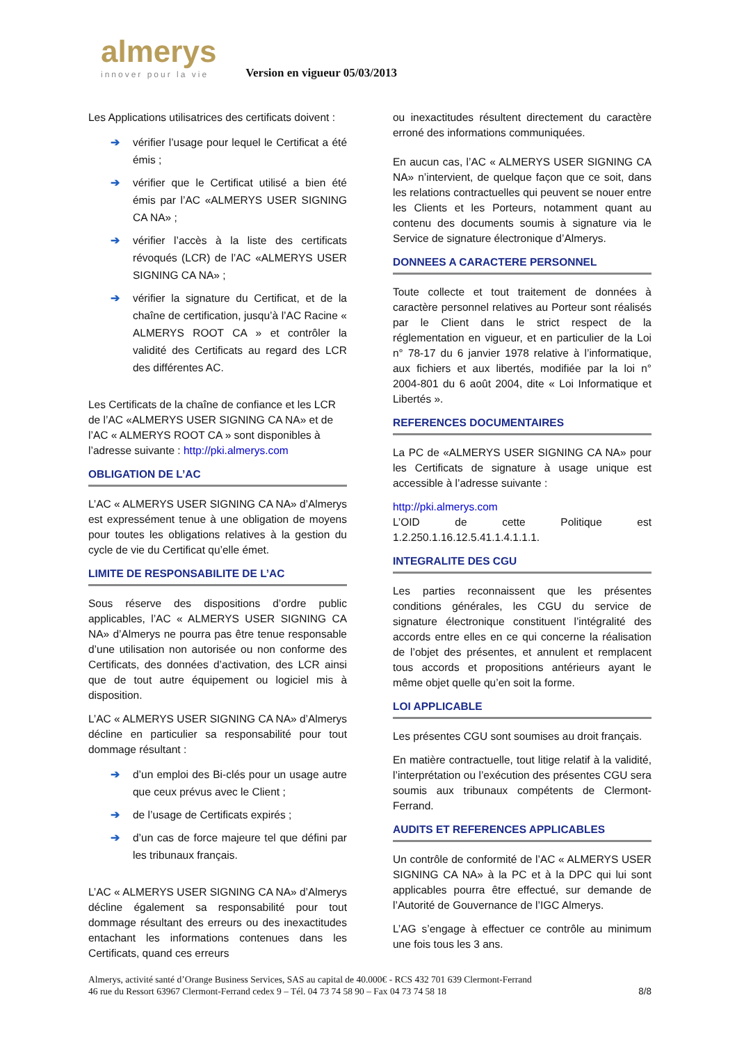almerys
innover pour la vie
Version en vigueur 05/03/2013
Les Applications utilisatrices des certificats doivent :
➔ vérifier l’usage pour lequel le Certificat a été émis ;
➔ vérifier que le Certificat utilisé a bien été émis par l’AC «ALMERYS USER SIGNING CA NA» ;
➔ vérifier l’accès à la liste des certificats révoqués (LCR) de l’AC «ALMERYS USER SIGNING CA NA» ;
➔ vérifier la signature du Certificat, et de la chaîne de certification, jusqu’à l’AC Racine « ALMERYS ROOT CA » et contrôler la validité des Certificats au regard des LCR des différentes AC.
Les Certificats de la chaîne de confiance et les LCR de l’AC «ALMERYS USER SIGNING CA NA» et de l’AC « ALMERYS ROOT CA » sont disponibles à l’adresse suivante : http://pki.almerys.com
OBLIGATION DE L’AC
L’AC « ALMERYS USER SIGNING CA NA» d’Almerys est expressément tenue à une obligation de moyens pour toutes les obligations relatives à la gestion du cycle de vie du Certificat qu’elle émet.
LIMITE DE RESPONSABILITE DE L’AC
Sous réserve des dispositions d’ordre public applicables, l’AC « ALMERYS USER SIGNING CA NA» d’Almerys ne pourra pas être tenue responsable d’une utilisation non autorisée ou non conforme des Certificats, des données d’activation, des LCR ainsi que de tout autre équipement ou logiciel mis à disposition.
L’AC « ALMERYS USER SIGNING CA NA» d’Almerys décline en particulier sa responsabilité pour tout dommage résultant :
➔ d’un emploi des Bi-clés pour un usage autre que ceux prévus avec le Client ;
➔ de l’usage de Certificats expirés ;
➔ d’un cas de force majeure tel que défini par les tribunaux français.
L’AC « ALMERYS USER SIGNING CA NA» d’Almerys décline également sa responsabilité pour tout dommage résultant des erreurs ou des inexactitudes entachant les informations contenues dans les Certificats, quand ces erreurs
ou inexactitudes résultent directement du caractère erroné des informations communiquées.
En aucun cas, l’AC « ALMERYS USER SIGNING CA NA» n’intervient, de quelque façon que ce soit, dans les relations contractuelles qui peuvent se nouer entre les Clients et les Porteurs, notamment quant au contenu des documents soumis à signature via le Service de signature électronique d’Almerys.
DONNEES A CARACTERE PERSONNEL
Toute collecte et tout traitement de données à caractère personnel relatives au Porteur sont réalisés par le Client dans le strict respect de la réglementation en vigueur, et en particulier de la Loi n° 78-17 du 6 janvier 1978 relative à l’informatique, aux fichiers et aux libertés, modifiée par la loi n° 2004-801 du 6 août 2004, dite « Loi Informatique et Libertés ».
REFERENCES DOCUMENTAIRES
La PC de «ALMERYS USER SIGNING CA NA» pour les Certificats de signature à usage unique est accessible à l’adresse suivante :
http://pki.almerys.com
L’OID de cette Politique est 1.2.250.1.16.12.5.41.1.4.1.1.1.
INTEGRALITE DES CGU
Les parties reconnaissent que les présentes conditions générales, les CGU du service de signature électronique constituent l’intégralité des accords entre elles en ce qui concerne la réalisation de l’objet des présentes, et annulent et remplacent tous accords et propositions antérieurs ayant le même objet quelle qu’en soit la forme.
LOI APPLICABLE
Les présentes CGU sont soumises au droit français.
En matière contractuelle, tout litige relatif à la validité, l’interprétation ou l’exécution des présentes CGU sera soumis aux tribunaux compétents de Clermont-Ferrand.
AUDITS ET REFERENCES APPLICABLES
Un contrôle de conformité de l’AC « ALMERYS USER SIGNING CA NA» à la PC et à la DPC qui lui sont applicables pourra être effectué, sur demande de l’Autorité de Gouvernance de l’IGC Almerys.
L’AG s’engage à effectuer ce contrôle au minimum une fois tous les 3 ans.
Almerys, activité santé d’Orange Business Services, SAS au capital de 40.000€ - RCS 432 701 639 Clermont-Ferrand
46 rue du Ressort 63967 Clermont-Ferrand cedex 9 – Tél. 04 73 74 58 90 – Fax 04 73 74 58 18 8/8